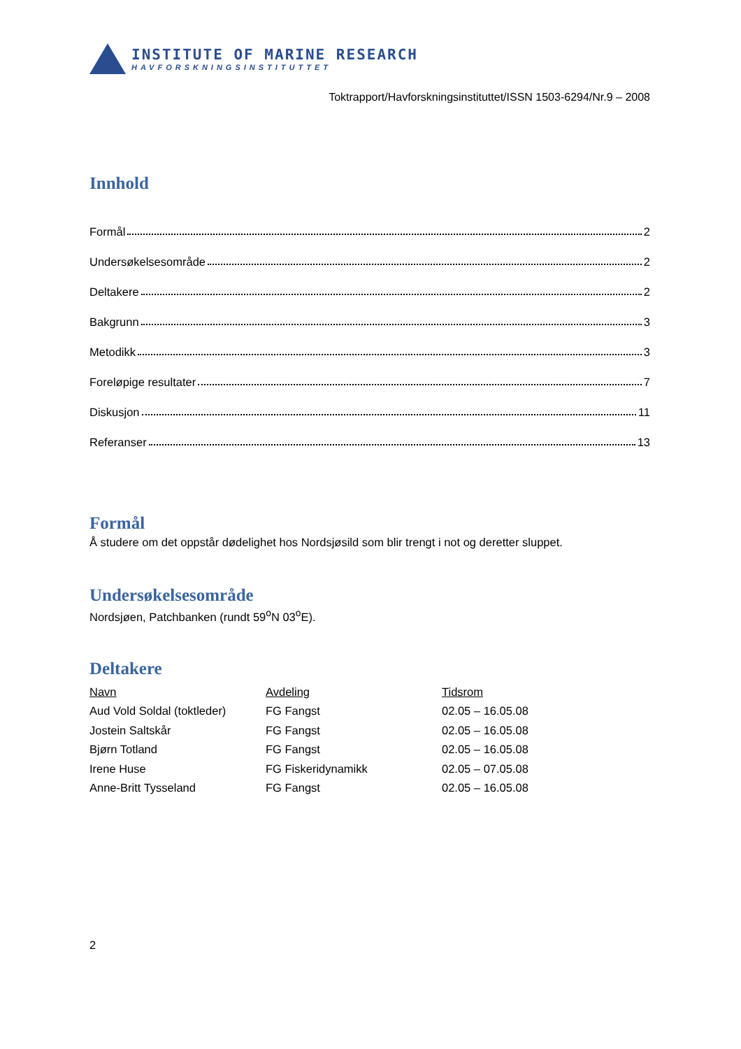INSTITUTE OF MARINE RESEARCH
HAVFORSKNINGSINSTITUTTET
Toktrapport/Havforskningsinstituttet/ISSN 1503-6294/Nr.9 – 2008
Innhold
Formål 2
Undersøkelsesområde 2
Deltakere 2
Bakgrunn 3
Metodikk 3
Foreløpige resultater 7
Diskusjon 11
Referanser 13
Formål
Å studere om det oppstår dødelighet hos Nordsjøsild som blir trengt i not og deretter sluppet.
Undersøkelsesområde
Nordsjøen, Patchbanken (rundt 59<sup>o</sup>N 03<sup>o</sup>E).
Deltakere
| Navn | Avdeling | Tidsrom |
| --- | --- | --- |
| Aud Vold Soldal (toktleder) | FG Fangst | 02.05 – 16.05.08 |
| Jostein Saltskår | FG Fangst | 02.05 – 16.05.08 |
| Bjørn Totland | FG Fangst | 02.05 – 16.05.08 |
| Irene Huse | FG Fiskeridynamikk | 02.05 – 07.05.08 |
| Anne-Britt Tysseland | FG Fangst | 02.05 – 16.05.08 |
2